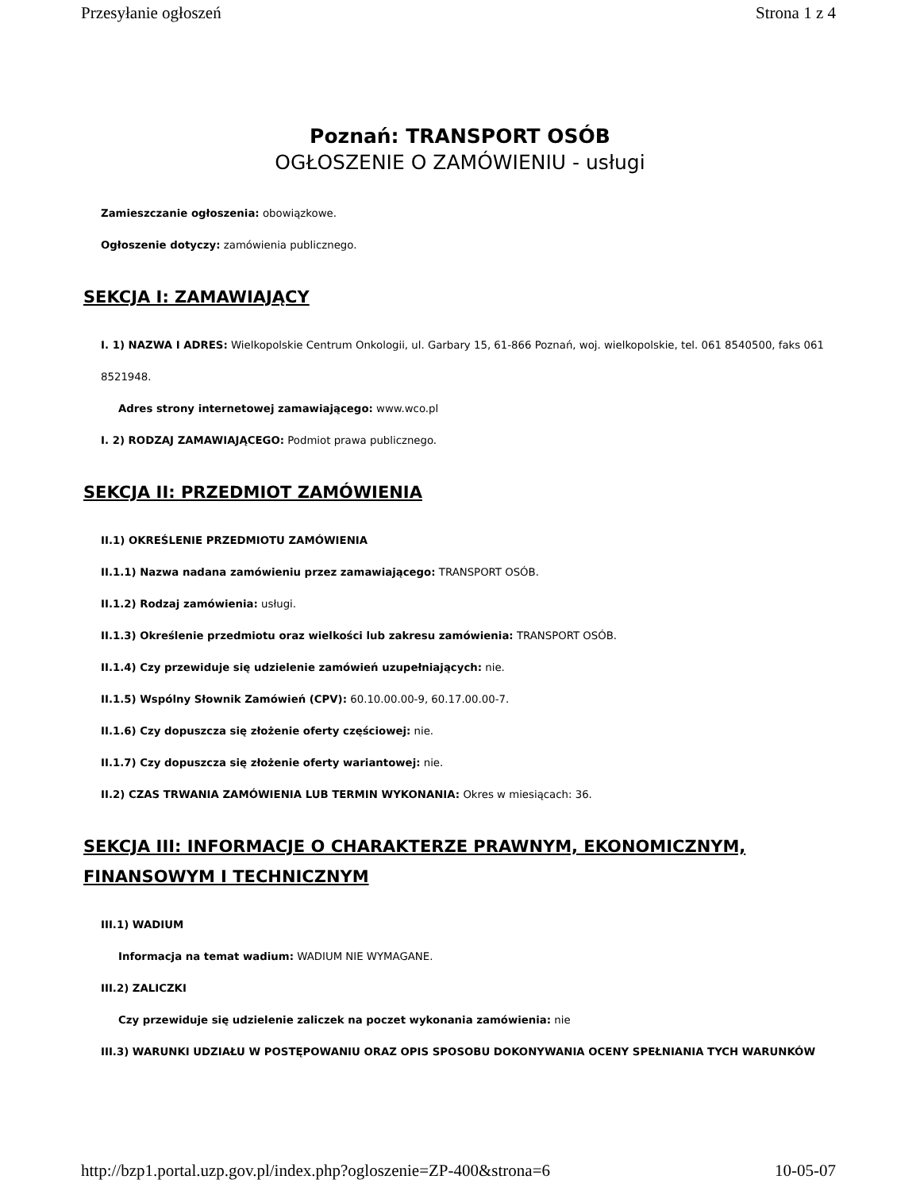Przesyłanie ogłoszeń Strona 1 z 4
Poznań: TRANSPORT OSÓB
OGŁOSZENIE O ZAMÓWIENIU - usługi
Zamieszczanie ogłoszenia: obowiązkowe.
Ogłoszenie dotyczy: zamówienia publicznego.
SEKCJA I: ZAMAWIAJĄCY
I. 1) NAZWA I ADRES: Wielkopolskie Centrum Onkologii, ul. Garbary 15, 61-866 Poznań, woj. wielkopolskie, tel. 061 8540500, faks 061 8521948.
Adres strony internetowej zamawiającego: www.wco.pl
I. 2) RODZAJ ZAMAWIAJĄCEGO: Podmiot prawa publicznego.
SEKCJA II: PRZEDMIOT ZAMÓWIENIA
II.1) OKREŚLENIE PRZEDMIOTU ZAMÓWIENIA
II.1.1) Nazwa nadana zamówieniu przez zamawiającego: TRANSPORT OSÓB.
II.1.2) Rodzaj zamówienia: usługi.
II.1.3) Określenie przedmiotu oraz wielkości lub zakresu zamówienia: TRANSPORT OSÓB.
II.1.4) Czy przewiduje się udzielenie zamówień uzupełniających: nie.
II.1.5) Wspólny Słownik Zamówień (CPV): 60.10.00.00-9, 60.17.00.00-7.
II.1.6) Czy dopuszcza się złożenie oferty częściowej: nie.
II.1.7) Czy dopuszcza się złożenie oferty wariantowej: nie.
II.2) CZAS TRWANIA ZAMÓWIENIA LUB TERMIN WYKONANIA: Okres w miesiącach: 36.
SEKCJA III: INFORMACJE O CHARAKTERZE PRAWNYM, EKONOMICZNYM, FINANSOWYM I TECHNICZNYM
III.1) WADIUM
Informacja na temat wadium: WADIUM NIE WYMAGANE.
III.2) ZALICZKI
Czy przewiduje się udzielenie zaliczek na poczet wykonania zamówienia: nie
III.3) WARUNKI UDZIAŁU W POSTĘPOWANIU ORAZ OPIS SPOSOBU DOKONYWANIA OCENY SPEŁNIANIA TYCH WARUNKÓW
http://bzp1.portal.uzp.gov.pl/index.php?ogloszenie=ZP-400&strona=6 10-05-07